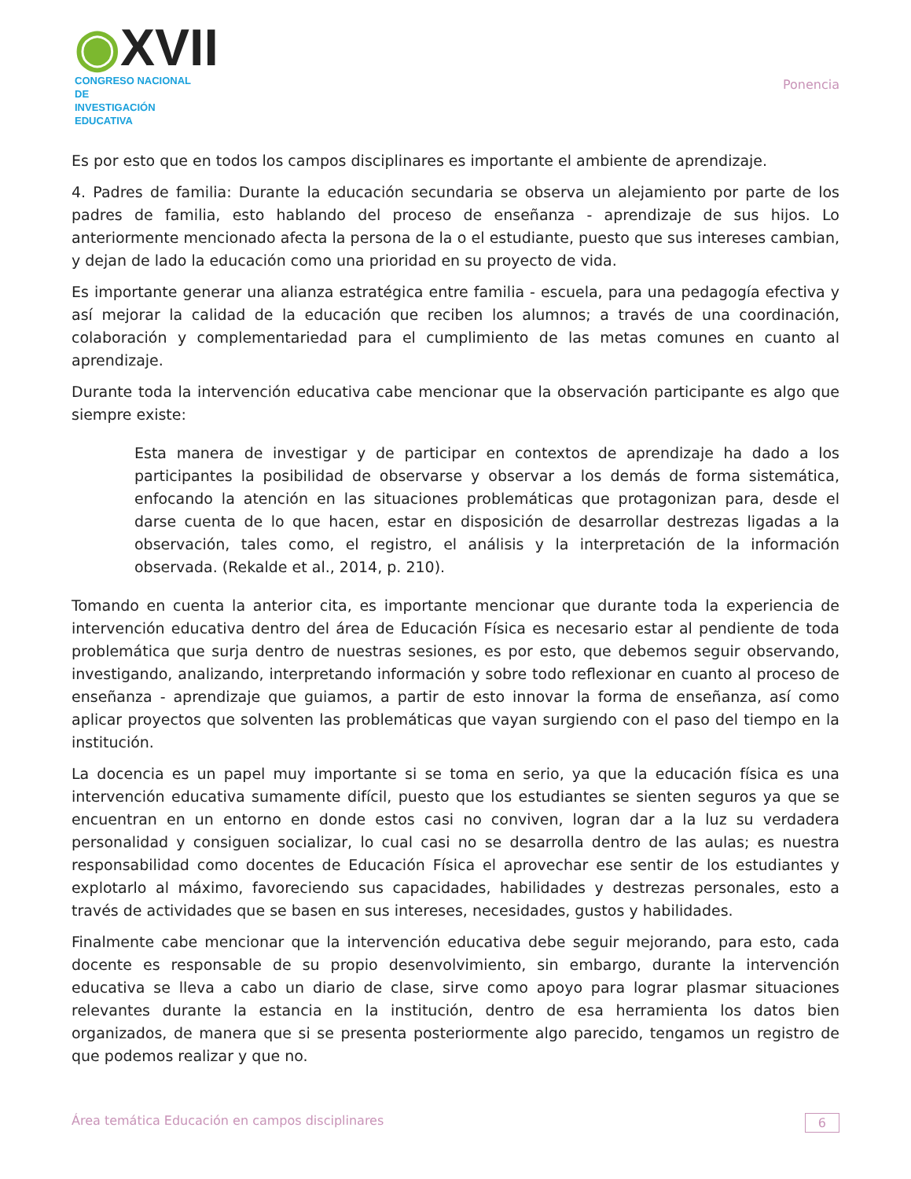◉XVII
CONGRESO NACIONAL DE
INVESTIGACIÓN EDUCATIVA
Ponencia
Es por esto que en todos los campos disciplinares es importante el ambiente de aprendizaje.
4. Padres de familia: Durante la educación secundaria se observa un alejamiento por parte de los padres de familia, esto hablando del proceso de enseñanza - aprendizaje de sus hijos. Lo anteriormente mencionado afecta la persona de la o el estudiante, puesto que sus intereses cambian, y dejan de lado la educación como una prioridad en su proyecto de vida.
Es importante generar una alianza estratégica entre familia - escuela, para una pedagogía efectiva y así mejorar la calidad de la educación que reciben los alumnos; a través de una coordinación, colaboración y complementariedad para el cumplimiento de las metas comunes en cuanto al aprendizaje.
Durante toda la intervención educativa cabe mencionar que la observación participante es algo que siempre existe:
Esta manera de investigar y de participar en contextos de aprendizaje ha dado a los participantes la posibilidad de observarse y observar a los demás de forma sistemática, enfocando la atención en las situaciones problemáticas que protagonizan para, desde el darse cuenta de lo que hacen, estar en disposición de desarrollar destrezas ligadas a la observación, tales como, el registro, el análisis y la interpretación de la información observada. (Rekalde et al., 2014, p. 210).
Tomando en cuenta la anterior cita, es importante mencionar que durante toda la experiencia de intervención educativa dentro del área de Educación Física es necesario estar al pendiente de toda problemática que surja dentro de nuestras sesiones, es por esto, que debemos seguir observando, investigando, analizando, interpretando información y sobre todo reflexionar en cuanto al proceso de enseñanza - aprendizaje que guiamos, a partir de esto innovar la forma de enseñanza, así como aplicar proyectos que solventen las problemáticas que vayan surgiendo con el paso del tiempo en la institución.
La docencia es un papel muy importante si se toma en serio, ya que la educación física es una intervención educativa sumamente difícil, puesto que los estudiantes se sienten seguros ya que se encuentran en un entorno en donde estos casi no conviven, logran dar a la luz su verdadera personalidad y consiguen socializar, lo cual casi no se desarrolla dentro de las aulas; es nuestra responsabilidad como docentes de Educación Física el aprovechar ese sentir de los estudiantes y explotarlo al máximo, favoreciendo sus capacidades, habilidades y destrezas personales, esto a través de actividades que se basen en sus intereses, necesidades, gustos y habilidades.
Finalmente cabe mencionar que la intervención educativa debe seguir mejorando, para esto, cada docente es responsable de su propio desenvolvimiento, sin embargo, durante la intervención educativa se lleva a cabo un diario de clase, sirve como apoyo para lograr plasmar situaciones relevantes durante la estancia en la institución, dentro de esa herramienta los datos bien organizados, de manera que si se presenta posteriormente algo parecido, tengamos un registro de que podemos realizar y que no.
Área temática Educación en campos disciplinares
6